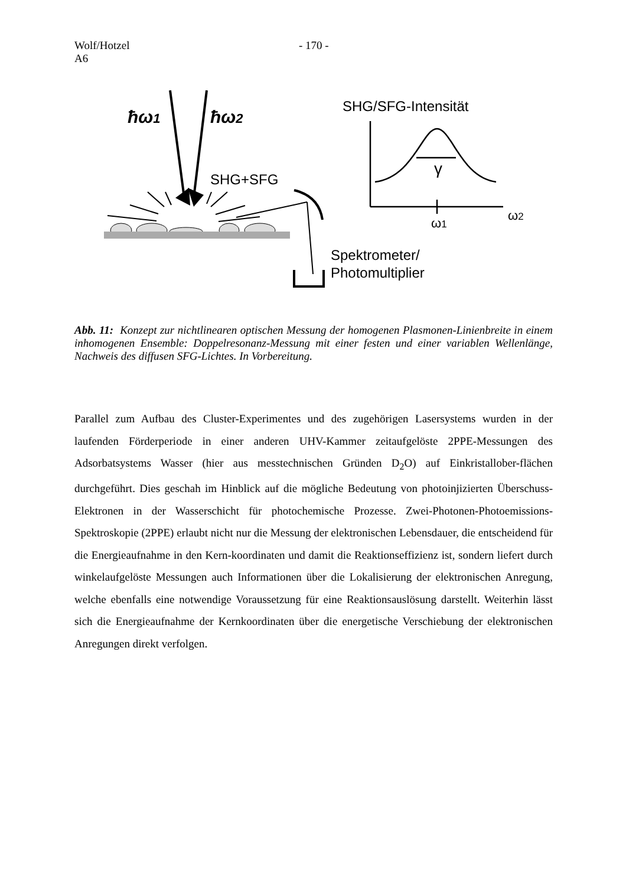Wolf/Hotzel
A6
- 170 -
ħω1
ħω2
SHG+SFG
Spektrometer/
Photomultiplier
SHG/SFG-Intensität
γ
ω1
ω2
Abb. 11: Konzept zur nichtlinearen optischen Messung der homogenen Plasmonen-Linienbreite in einem inhomogenen Ensemble: Doppelresonanz-Messung mit einer festen und einer variablen Wellenlänge, Nachweis des diffusen SFG-Lichtes. In Vorbereitung.
Parallel zum Aufbau des Cluster-Experimentes und des zugehörigen Lasersystems wurden in der laufenden Förderperiode in einer anderen UHV-Kammer zeitaufgelöste 2PPE-Messungen des Adsorbatsystems Wasser (hier aus messtechnischen Gründen D<sub>2</sub>O) auf Einkristallober-flächen durchgeführt. Dies geschah im Hinblick auf die mögliche Bedeutung von photoinjizierten Überschuss-Elektronen in der Wasserschicht für photochemische Prozesse. Zwei-Photonen-Photoemissions-Spektroskopie (2PPE) erlaubt nicht nur die Messung der elektronischen Lebensdauer, die entscheidend für die Energieaufnahme in den Kern-koordinaten und damit die Reaktionseffizienz ist, sondern liefert durch winkelaufgelöste Messungen auch Informationen über die Lokalisierung der elektronischen Anregung, welche ebenfalls eine notwendige Voraussetzung für eine Reaktionsauslösung darstellt. Weiterhin lässt sich die Energieaufnahme der Kernkoordinaten über die energetische Verschiebung der elektronischen Anregungen direkt verfolgen.